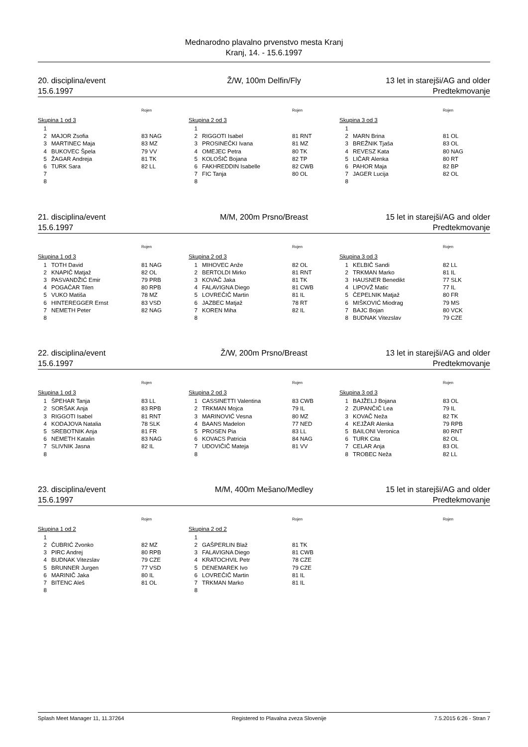Mednarodno plavalno prvenstvo mesta Kranj
Kranj, 14. - 15.6.1997
20. disciplina/event
15.6.1997
Ž/W, 100m Delfin/Fly 13 let in starejši/AG and older
Predtekmovanje
Rojen
Skupina 1 od 3
| 1 | | |
| 2 | MAJOR Zsofia | 83 NAG |
| 3 | MARTINEC Maja | 83 MZ |
| 4 | BUKOVEC Špela | 79 VV |
| 5 | ŽAGAR Andreja | 81 TK |
| 6 | TURK Sara | 82 LL |
| 7 | | |
| 8 | | |
Rojen
Skupina 2 od 3
| 1 | | |
| 2 | RIGGOTI Isabel | 81 RNT |
| 3 | PROSINEČKI Ivana | 81 MZ |
| 4 | OMEJEC Petra | 80 TK |
| 5 | KOLOŠIČ Bojana | 82 TP |
| 6 | FAKHREDDIN Isabelle | 82 CWB |
| 7 | FIC Tanja | 80 OL |
| 8 | | |
Rojen
Skupina 3 od 3
| 1 | | |
| 2 | MARN Brina | 81 OL |
| 3 | BREŽNIK Tjaša | 83 OL |
| 4 | REVESZ Kata | 80 NAG |
| 5 | LIČAR Alenka | 80 RT |
| 6 | PAHOR Maja | 82 BP |
| 7 | JAGER Lucija | 82 OL |
| 8 | | |
21. disciplina/event
15.6.1997
M/M, 200m Prsno/Breast 15 let in starejši/AG and older
Predtekmovanje
Rojen
Skupina 1 od 3
| 1 | TOTH David | 81 NAG |
| 2 | KNAPIČ Matjaž | 82 OL |
| 3 | PASVANDŽIĆ Emir | 79 PRB |
| 4 | POGAČAR Tilen | 80 RPB |
| 5 | VUKO Matiša | 78 MZ |
| 6 | HINTEREGGER Ernst | 83 VSD |
| 7 | NEMETH Peter | 82 NAG |
| 8 | | |
Rojen
Skupina 2 od 3
| 1 | MIHOVEC Anže | 82 OL |
| 2 | BERTOLDI Mirko | 81 RNT |
| 3 | KOVAČ Jaka | 81 TK |
| 4 | FALAVIGNA Diego | 81 CWB |
| 5 | LOVREČIČ Martin | 81 IL |
| 6 | JAZBEC Matjaž | 78 RT |
| 7 | KOREN Miha | 82 IL |
| 8 | | |
Rojen
Skupina 3 od 3
| 1 | KELBIČ Sandi | 82 LL |
| 2 | TRKMAN Marko | 81 IL |
| 3 | HAUSNER Benedikt | 77 SLK |
| 4 | LIPOVŽ Matic | 77 IL |
| 5 | ČEPELNIK Matjaž | 80 FR |
| 6 | MIŠKOVIĆ Miodrag | 79 MS |
| 7 | BAJC Bojan | 80 VCK |
| 8 | BUDNAK Vitezslav | 79 CZE |
22. disciplina/event
15.6.1997
Ž/W, 200m Prsno/Breast 13 let in starejši/AG and older
Predtekmovanje
Rojen
Skupina 1 od 3
| 1 | ŠPEHAR Tanja | 83 LL |
| 2 | SORŠAK Anja | 83 RPB |
| 3 | RIGGOTI Isabel | 81 RNT |
| 4 | KODAJOVA Natalia | 78 SLK |
| 5 | SREBOTNIK Anja | 81 FR |
| 6 | NEMETH Katalin | 83 NAG |
| 7 | SLIVNIK Jasna | 82 IL |
| 8 | | |
Rojen
Skupina 2 od 3
| 1 | CASSINETTI Valentina | 83 CWB |
| 2 | TRKMAN Mojca | 79 IL |
| 3 | MARINOVIĆ Vesna | 80 MZ |
| 4 | BAANS Madelon | 77 NED |
| 5 | PROSEN Pia | 83 LL |
| 6 | KOVACS Patricia | 84 NAG |
| 7 | UDOVIČIČ Mateja | 81 VV |
| 8 | | |
Rojen
Skupina 3 od 3
| 1 | BAJŽELJ Bojana | 83 OL |
| 2 | ZUPANČIČ Lea | 79 IL |
| 3 | KOVAČ Neža | 82 TK |
| 4 | KEJŽAR Alenka | 79 RPB |
| 5 | BAILONI Veronica | 80 RNT |
| 6 | TURK Cita | 82 OL |
| 7 | CELAR Anja | 83 OL |
| 8 | TROBEC Neža | 82 LL |
23. disciplina/event
15.6.1997
M/M, 400m Mešano/Medley 15 let in starejši/AG and older
Predtekmovanje
Rojen
Skupina 1 od 2
| 1 | | |
| 2 | ČUBRIĆ Zvonko | 82 MZ |
| 3 | PIRC Andrej | 80 RPB |
| 4 | BUDNAK Vitezslav | 79 CZE |
| 5 | BRUNNER Jurgen | 77 VSD |
| 6 | MARINIČ Jaka | 80 IL |
| 7 | BITENC Aleš | 81 OL |
| 8 | | |
Rojen
Skupina 2 od 2
| 1 | | |
| 2 | GAŠPERLIN Blaž | 81 TK |
| 3 | FALAVIGNA Diego | 81 CWB |
| 4 | KRATOCHVIL Petr | 78 CZE |
| 5 | DENEMAREK Ivo | 79 CZE |
| 6 | LOVREČIČ Martin | 81 IL |
| 7 | TRKMAN Marko | 81 IL |
| 8 | | |
Rojen
Splash Meet Manager 11, 11.37264 Registered to Plavalna zveza Slovenije 7.5.2015 6:26 - Stran 7